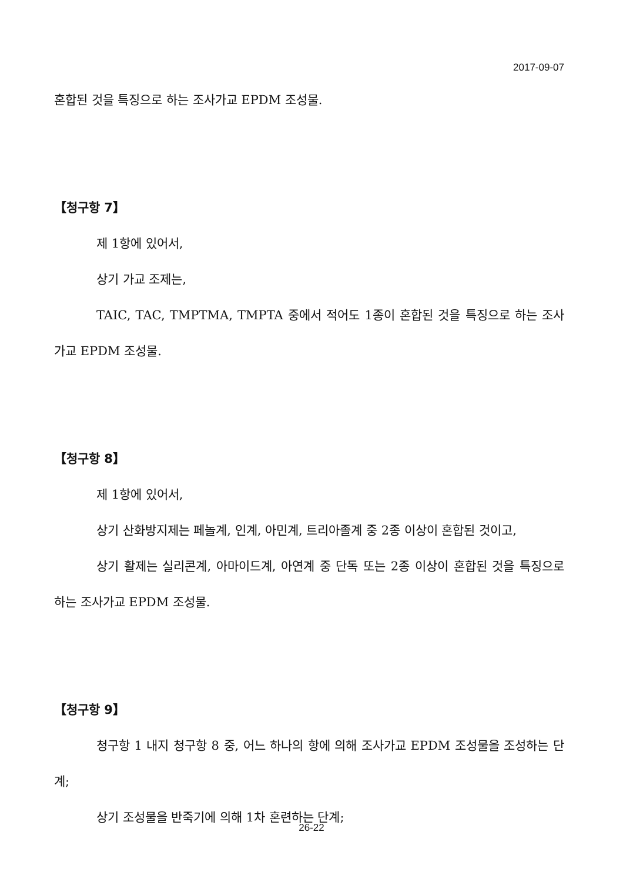2017-09-07
혼합된 것을 특징으로 하는 조사가교 EPDM 조성물.
【청구항 7】
제 1항에 있어서,
상기 가교 조제는,
TAIC, TAC, TMPTMA, TMPTA 중에서 적어도 1종이 혼합된 것을 특징으로 하는 조사가교 EPDM 조성물.
【청구항 8】
제 1항에 있어서,
상기 산화방지제는 페놀계, 인계, 아민계, 트리아졸계 중 2종 이상이 혼합된 것이고,
상기 활제는 실리콘계, 아마이드계, 아연계 중 단독 또는 2종 이상이 혼합된 것을 특징으로 하는 조사가교 EPDM 조성물.
【청구항 9】
청구항 1 내지 청구항 8 중, 어느 하나의 항에 의해 조사가교 EPDM 조성물을 조성하는 단계;
상기 조성물을 반죽기에 의해 1차 혼련하는 단계;
26-22